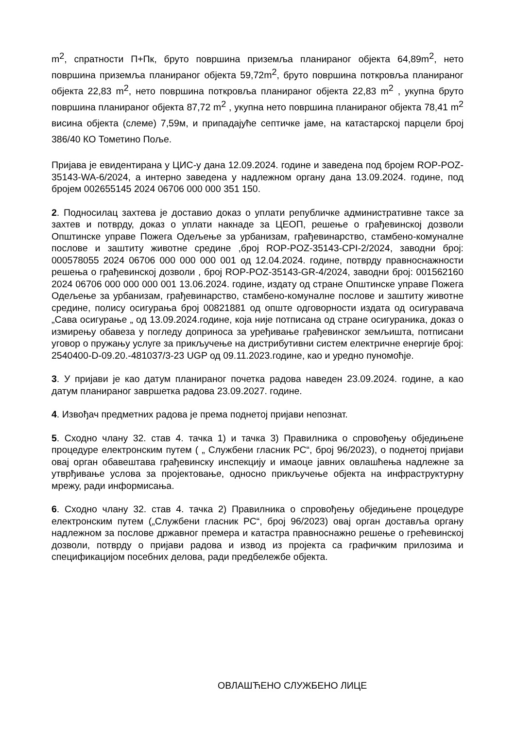m<sup>2</sup>, спратности П+Пк, бруто површина приземља планираног објекта 64,89m<sup>2</sup>, нето површина приземља планираног објекта 59,72m<sup>2</sup>, бруто површина поткровља планираног објекта 22,83 m<sup>2</sup>, нето површина поткровља планираног објекта 22,83 m<sup>2</sup> , укупна бруто површина планираног објекта 87,72 m<sup>2</sup> , укупна нето површина планираног објекта 78,41 m<sup>2</sup> висина објекта (слеме) 7,59м, и припадајуће септичке јаме, на катастарској парцели број 386/40 КО Тометино Поље.
Пријава је евидентирана у ЦИС-у дана 12.09.2024. године и заведена под бројем ROP-POZ-35143-WA-6/2024, а интерно заведена у надлежном органу дана 13.09.2024. године, под бројем 002655145 2024 06706 000 000 351 150.
2. Подносилац захтева је доставио доказ о уплати републичке административне таксе за захтев и потврду, доказ о уплати накнаде за ЦЕОП, решење о грађевинској дозволи Општинске управе Пожега Одељење за урбанизам, грађевинарство, стамбено-комуналне послове и заштиту животне средине ,број ROP-POZ-35143-CPI-2/2024, заводни број: 000578055 2024 06706 000 000 000 001 од 12.04.2024. године, потврду правноснажности решења о грађевинској дозволи , број ROP-POZ-35143-GR-4/2024, заводни број: 001562160 2024 06706 000 000 000 001 13.06.2024. године, издату од стране Општинске управе Пожега Одељење за урбанизам, грађевинарство, стамбено-комуналне послове и заштиту животне средине, полису осигурања број 00821881 од опште одговорности издата од осигуравача „Сава осигурање „ од 13.09.2024.године, која није потписана од стране осигураника, доказ о измирењу обавеза у погледу доприноса за уређивање грађевинског земљишта, потписани уговор о пружању услуге за прикључење на дистрибутивни систем електричне енергије број: 2540400-D-09.20.-481037/3-23 UGP од 09.11.2023.године, као и уредно пуномоћје.
3. У пријави је као датум планираног почетка радова наведен 23.09.2024. године, а као датум планираног завршетка радова 23.09.2027. године.
4. Извођач предметних радова је према поднетој пријави непознат.
5. Сходно члану 32. став 4. тачка 1) и тачка 3) Правилника о спровођењу обједињене процедуре електронским путем ( „ Службени гласник РС“, број 96/2023), о поднетој пријави овај орган обавештава грађевинску инспекцију и имаоце јавних овлашћења надлежне за утврђивање услова за пројектовање, односно прикључење објекта на инфраструктурну мрежу, ради информисања.
6. Сходно члану 32. став 4. тачка 2) Правилника о спровођењу обједињене процедуре електронским путем („Службени гласник РС“, број 96/2023) овај орган доставља органу надлежном за послове државног премера и катастра правноснажно решење о грећевинској дозволи, потврду о пријави радова и извод из пројекта са графичким прилозима и спецификацијом посебних делова, ради предбележбе објекта.
ОВЛАШЋЕНО СЛУЖБЕНО ЛИЦЕ